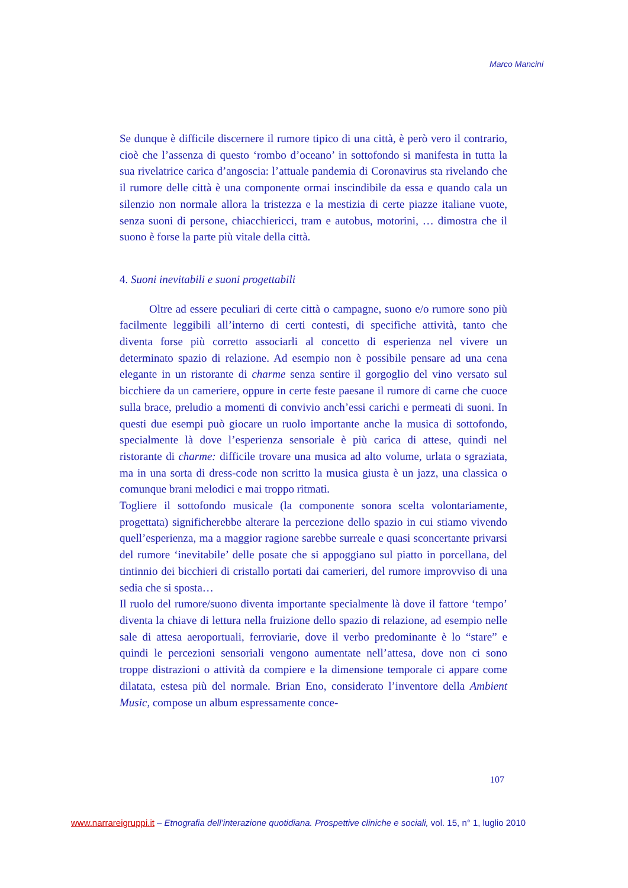Marco Mancini
Se dunque è difficile discernere il rumore tipico di una città, è però vero il contrario, cioè che l’assenza di questo ‘rombo d’oceano’ in sottofondo si manifesta in tutta la sua rivelatrice carica d’angoscia: l’attuale pandemia di Coronavirus sta rivelando che il rumore delle città è una componente ormai inscindibile da essa e quando cala un silenzio non normale allora la tristezza e la mestizia di certe piazze italiane vuote, senza suoni di persone, chiacchiericci, tram e autobus, motorini, … dimostra che il suono è forse la parte più vitale della città.
4. Suoni inevitabili e suoni progettabili
Oltre ad essere peculiari di certe città o campagne, suono e/o rumore sono più facilmente leggibili all’interno di certi contesti, di specifiche attività, tanto che diventa forse più corretto associarli al concetto di esperienza nel vivere un determinato spazio di relazione. Ad esempio non è possibile pensare ad una cena elegante in un ristorante di charme senza sentire il gorgoglio del vino versato sul bicchiere da un cameriere, oppure in certe feste paesane il rumore di carne che cuoce sulla brace, preludio a momenti di convivio anch’essi carichi e permeati di suoni. In questi due esempi può giocare un ruolo importante anche la musica di sottofondo, specialmente là dove l’esperienza sensoriale è più carica di attese, quindi nel ristorante di charme: difficile trovare una musica ad alto volume, urlata o sgraziata, ma in una sorta di dress-code non scritto la musica giusta è un jazz, una classica o comunque brani melodici e mai troppo ritmati.
Togliere il sottofondo musicale (la componente sonora scelta volontariamente, progettata) significherebbe alterare la percezione dello spazio in cui stiamo vivendo quell’esperienza, ma a maggior ragione sarebbe surreale e quasi sconcertante privarsi del rumore ‘inevitabile’ delle posate che si appoggiano sul piatto in porcellana, del tintinnio dei bicchieri di cristallo portati dai camerieri, del rumore improvviso di una sedia che si sposta…
Il ruolo del rumore/suono diventa importante specialmente là dove il fattore ‘tempo’ diventa la chiave di lettura nella fruizione dello spazio di relazione, ad esempio nelle sale di attesa aeroportuali, ferroviarie, dove il verbo predominante è lo “stare” e quindi le percezioni sensoriali vengono aumentate nell’attesa, dove non ci sono troppe distrazioni o attività da compiere e la dimensione temporale ci appare come dilatata, estesa più del normale. Brian Eno, considerato l’inventore della Ambient Music, compose un album espressamente conce-
107
www.narrareigruppi.it – Etnografia dell’interazione quotidiana. Prospettive cliniche e sociali, vol. 15, n° 1, luglio 2010